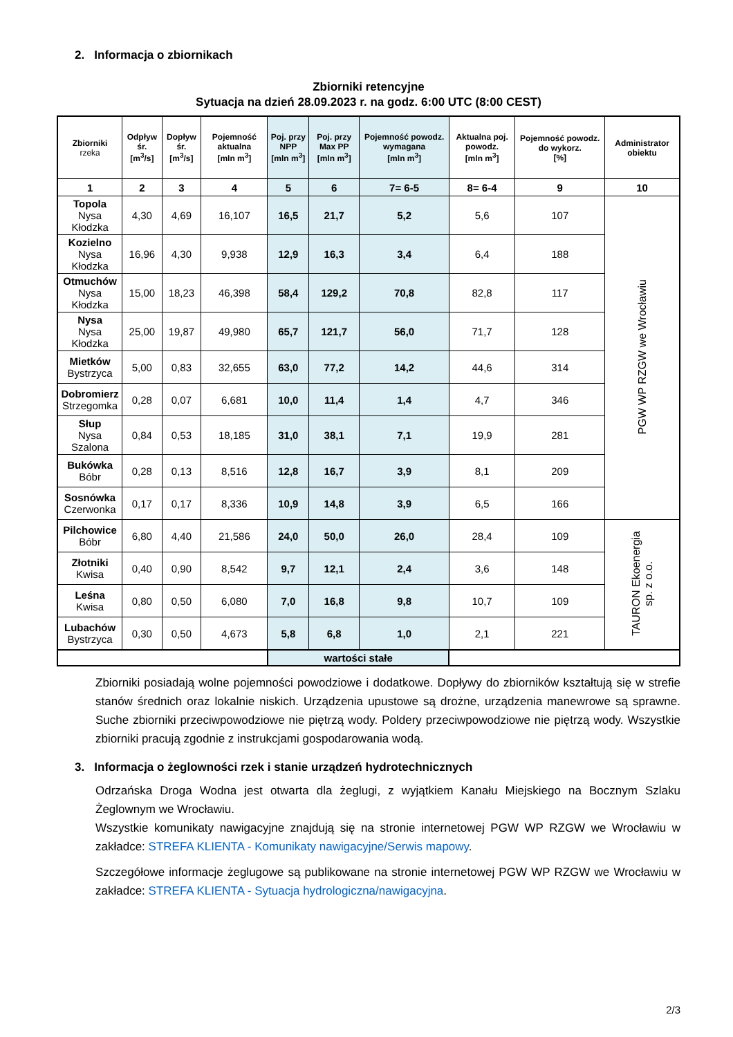2. Informacja o zbiornikach
Zbiorniki retencyjne
Sytuacja na dzień 28.09.2023 r. na godz. 6:00 UTC (8:00 CEST)
| Zbiorniki rzeka | Odpływ śr. [m<sup>3</sup>/s] | Dopływ śr. [m<sup>3</sup>/s] | Pojemność aktualna [mln m<sup>3</sup>] | Poj. przy NPP [mln m<sup>3</sup>] | Poj. przy Max PP [mln m<sup>3</sup>] | Pojemność powodz. wymagana [mln m<sup>3</sup>] | Aktualna poj. powodz. [mln m<sup>3</sup>] | Pojemność powodz. do wykorz. [%] | Administrator obiektu |
| --- | --- | --- | --- | --- | --- | --- | --- | --- | --- |
| 1 | 2 | 3 | 4 | 5 | 6 | 7= 6-5 | 8= 6-4 | 9 | 10 |
| Topola Nysa Kłodzka | 4,30 | 4,69 | 16,107 | 16,5 | 21,7 | 5,2 | 5,6 | 107 | PGW WP RZGW we Wrocławiu |
| Kozielno Nysa Kłodzka | 16,96 | 4,30 | 9,938 | 12,9 | 16,3 | 3,4 | 6,4 | 188 | |
| Otmuchów Nysa Kłodzka | 15,00 | 18,23 | 46,398 | 58,4 | 129,2 | 70,8 | 82,8 | 117 | |
| Nysa Nysa Kłodzka | 25,00 | 19,87 | 49,980 | 65,7 | 121,7 | 56,0 | 71,7 | 128 | |
| Mietków Bystrzyca | 5,00 | 0,83 | 32,655 | 63,0 | 77,2 | 14,2 | 44,6 | 314 | |
| Dobromierz Strzegomka | 0,28 | 0,07 | 6,681 | 10,0 | 11,4 | 1,4 | 4,7 | 346 | |
| Słup Nysa Szalona | 0,84 | 0,53 | 18,185 | 31,0 | 38,1 | 7,1 | 19,9 | 281 | |
| Bukówka Bóbr | 0,28 | 0,13 | 8,516 | 12,8 | 16,7 | 3,9 | 8,1 | 209 | |
| Sosnówka Czerwonka | 0,17 | 0,17 | 8,336 | 10,9 | 14,8 | 3,9 | 6,5 | 166 | |
| Pilchowice Bóbr | 6,80 | 4,40 | 21,586 | 24,0 | 50,0 | 26,0 | 28,4 | 109 | TAURON Ekoenergia sp. z o.o. |
| Złotniki Kwisa | 0,40 | 0,90 | 8,542 | 9,7 | 12,1 | 2,4 | 3,6 | 148 | |
| Leśna Kwisa | 0,80 | 0,50 | 6,080 | 7,0 | 16,8 | 9,8 | 10,7 | 109 | |
| Lubachów Bystrzyca | 0,30 | 0,50 | 4,673 | 5,8 | 6,8 | 1,0 | 2,1 | 221 | |
| | | | | wartości stałe | | | | | |
Zbiorniki posiadają wolne pojemności powodziowe i dodatkowe. Dopływy do zbiorników kształtują się w strefie stanów średnich oraz lokalnie niskich. Urządzenia upustowe są drożne, urządzenia manewrowe są sprawne. Suche zbiorniki przeciwpowodziowe nie piętrzą wody. Poldery przeciwpowodziowe nie piętrzą wody. Wszystkie zbiorniki pracują zgodnie z instrukcjami gospodarowania wodą.
3. Informacja o żeglowności rzek i stanie urządzeń hydrotechnicznych
Odrzańska Droga Wodna jest otwarta dla żeglugi, z wyjątkiem Kanału Miejskiego na Bocznym Szlaku Żeglownym we Wrocławiu.
Wszystkie komunikaty nawigacyjne znajdują się na stronie internetowej PGW WP RZGW we Wrocławiu w zakładce: STREFA KLIENTA - Komunikaty nawigacyjne/Serwis mapowy.
Szczegółowe informacje żeglugowe są publikowane na stronie internetowej PGW WP RZGW we Wrocławiu w zakładce: STREFA KLIENTA - Sytuacja hydrologiczna/nawigacyjna.
2/3